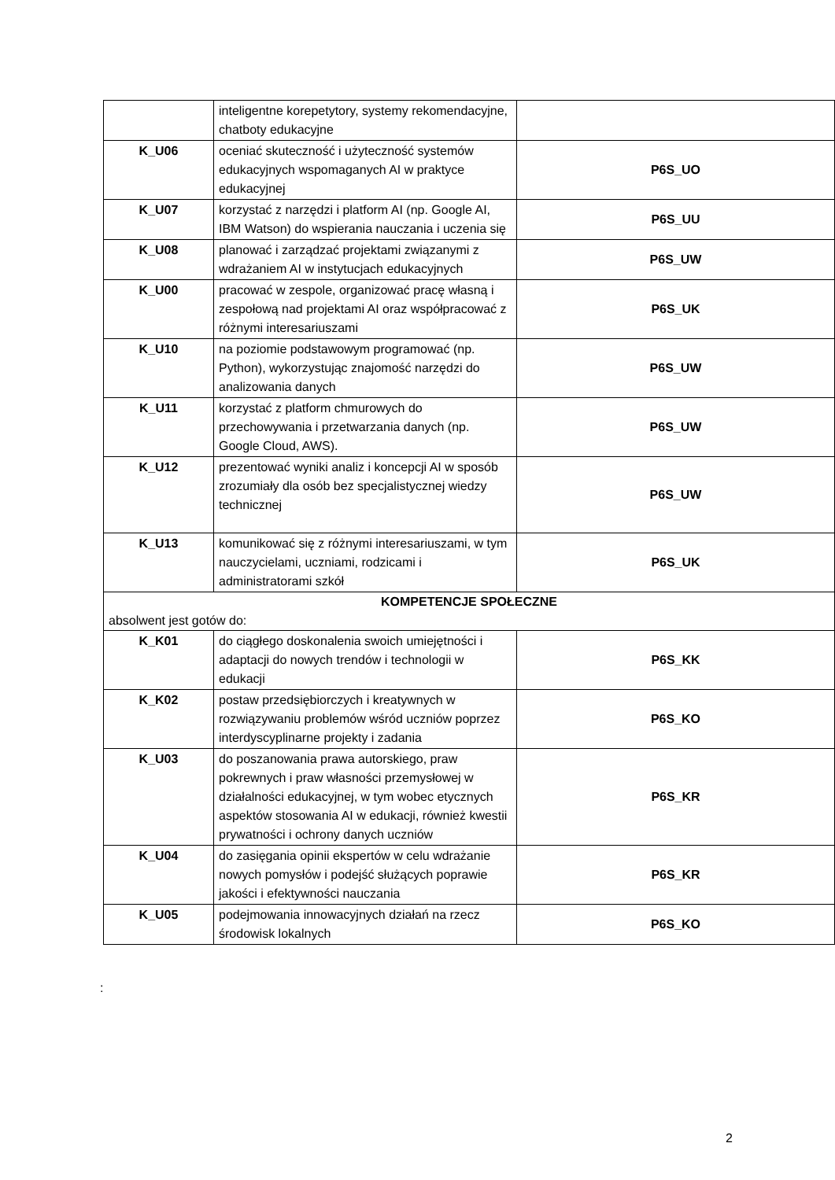| | inteligentne korepetytory, systemy rekomendacyjne, chatboty edukacyjne | |
| K_U06 | oceniać skuteczność i użyteczność systemów edukacyjnych wspomaganych AI w praktyce edukacyjnej | P6S_UO |
| K_U07 | korzystać z narzędzi i platform AI (np. Google AI, IBM Watson) do wspierania nauczania i uczenia się | P6S_UU |
| K_U08 | planować i zarządzać projektami związanymi z wdrażaniem AI w instytucjach edukacyjnych | P6S_UW |
| K_U00 | pracować w zespole, organizować pracę własną i zespołową nad projektami AI oraz współpracować z różnymi interesariuszami | P6S_UK |
| K_U10 | na poziomie podstawowym programować (np. Python), wykorzystując znajomość narzędzi do analizowania danych | P6S_UW |
| K_U11 | korzystać z platform chmurowych do przechowywania i przetwarzania danych (np. Google Cloud, AWS). | P6S_UW |
| K_U12 | prezentować wyniki analiz i koncepcji AI w sposób zrozumiały dla osób bez specjalistycznej wiedzy technicznej | P6S_UW |
| K_U13 | komunikować się z różnymi interesariuszami, w tym nauczycielami, uczniami, rodzicami i administratorami szkół | P6S_UK |
| KOMPETENCJE SPOŁECZNE absolwent jest gotów do: | | |
| K_K01 | do ciągłego doskonalenia swoich umiejętności i adaptacji do nowych trendów i technologii w edukacji | P6S_KK |
| K_K02 | postaw przedsiębiorczych i kreatywnych w rozwiązywaniu problemów wśród uczniów poprzez interdyscyplinarne projekty i zadania | P6S_KO |
| K_U03 | do poszanowania prawa autorskiego, praw pokrewnych i praw własności przemysłowej w działalności edukacyjnej, w tym wobec etycznych aspektów stosowania AI w edukacji, również kwestii prywatności i ochrony danych uczniów | P6S_KR |
| K_U04 | do zasięgania opinii ekspertów w celu wdrażanie nowych pomysłów i podejść służących poprawie jakości i efektywności nauczania | P6S_KR |
| K_U05 | podejmowania innowacyjnych działań na rzecz środowisk lokalnych | P6S_KO |
:
2